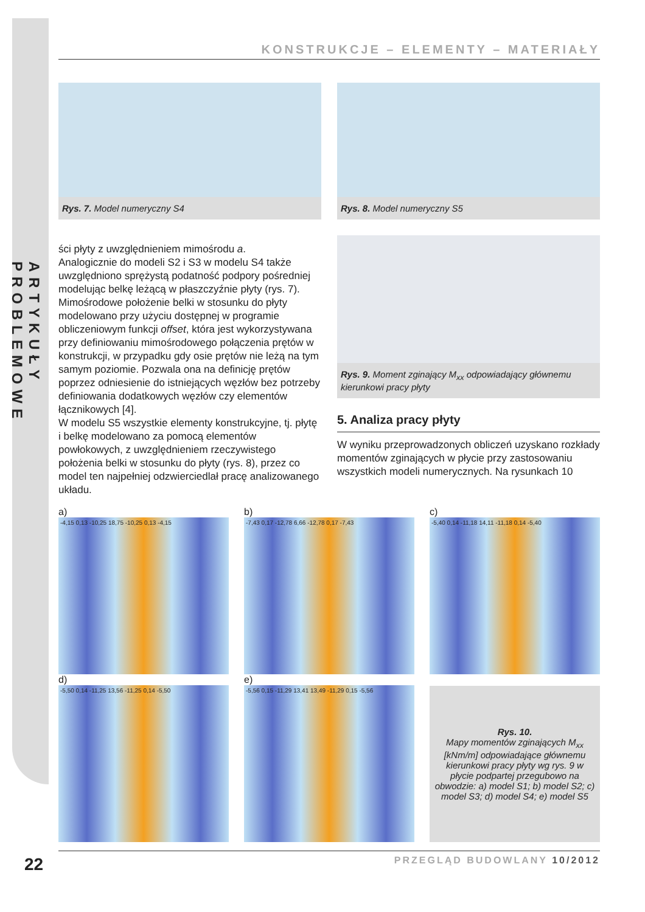ARTYKUŁY PROBLEMOWE
KONSTRUKCJE – ELEMENTY – MATERIAŁY
Rys. 7. Model numeryczny S4 Rys. 8. Model numeryczny S5
ści płyty z uwzględnieniem mimośrodu a.
Analogicznie do modeli S2 i S3 w modelu S4 także uwzględniono sprężystą podatność podpory pośredniej modelując belkę leżącą w płaszczyźnie płyty (rys. 7). Mimośrodowe położenie belki w stosunku do płyty modelowano przy użyciu dostępnej w programie obliczeniowym funkcji offset, która jest wykorzystywana przy definiowaniu mimośrodowego połączenia prętów w konstrukcji, w przypadku gdy osie prętów nie leżą na tym samym poziomie. Pozwala ona na definicję prętów poprzez odniesienie do istniejących węzłów bez potrzeby definiowania dodatkowych węzłów czy elementów łącznikowych [4].
W modelu S5 wszystkie elementy konstrukcyjne, tj. płytę i belkę modelowano za pomocą elementów powłokowych, z uwzględnieniem rzeczywistego położenia belki w stosunku do płyty (rys. 8), przez co model ten najpełniej odzwierciedlał pracę analizowanego układu.
Rys. 9. Moment zginający M<sub>xx</sub> odpowiadający głównemu kierunkowi pracy płyty
5. Analiza pracy płyty
W wyniku przeprowadzonych obliczeń uzyskano rozkłady momentów zginających w płycie przy zastosowaniu wszystkich modeli numerycznych. Na rysunkach 10
a)
-4,15 0,13 -10,25 18,75 -10,25 0,13 -4,15
b)
-7,43 0,17 -12,78 6,66 -12,78 0,17 -7,43
c)
-5,40 0,14 -11,18 14,11 -11,18 0,14 -5,40
d)
-5,50 0,14 -11,25 13,56 -11,25 0,14 -5,50
e)
-5,56 0,15 -11,29 13,41 13,49 -11,29 0,15 -5,56
Rys. 10.
Mapy momentów zginających M<sub>xx</sub> [kNm/m] odpowiadające głównemu kierunkowi pracy płyty wg rys. 9 w płycie podpartej przegubowo na obwodzie: a) model S1; b) model S2; c) model S3; d) model S4; e) model S5
22 PRZEGLĄD BUDOWLANY 10/2012